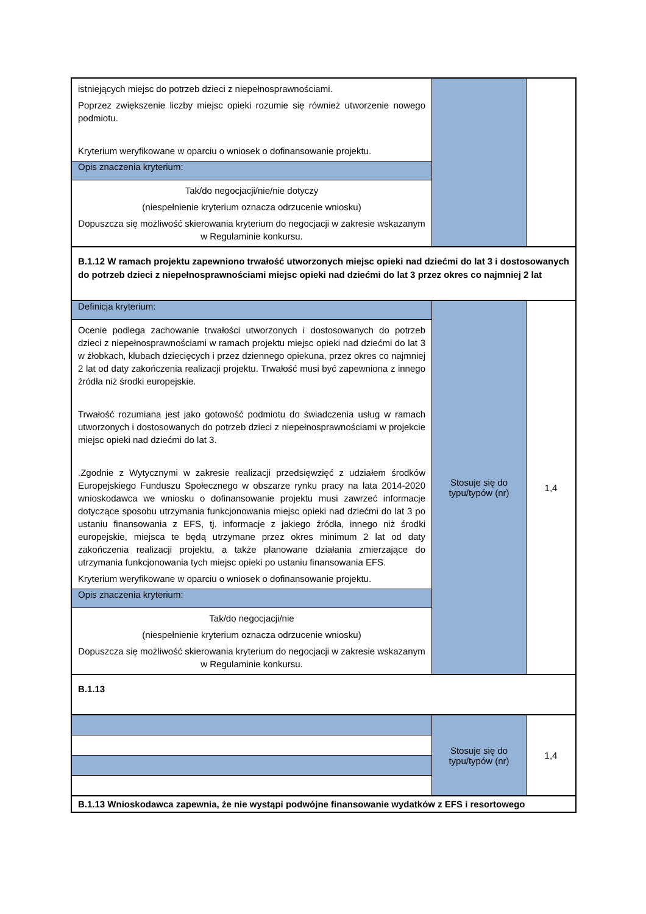| istniejących miejsc do potrzeb dzieci z niepełnosprawnościami. Poprzez zwiększenie liczby miejsc opieki rozumie się również utworzenie nowego podmiotu. Kryterium weryfikowane w oparciu o wniosek o dofinansowanie projektu. | | |
| Opis znaczenia kryterium: | | |
| Tak/do negocjacji/nie/nie dotyczy (niespełnienie kryterium oznacza odrzucenie wniosku) Dopuszcza się możliwość skierowania kryterium do negocjacji w zakresie wskazanym w Regulaminie konkursu. | | |
| B.1.12 W ramach projektu zapewniono trwałość utworzonych miejsc opieki nad dziećmi do lat 3 i dostosowanych do potrzeb dzieci z niepełnosprawnościami miejsc opieki nad dziećmi do lat 3 przez okres co najmniej 2 lat | | |
| Definicja kryterium: | Stosuje się do typu/typów (nr) | 1,4 |
| Ocenie podlega zachowanie trwałości utworzonych i dostosowanych do potrzeb dzieci z niepełnosprawnościami w ramach projektu miejsc opieki nad dziećmi do lat 3 w żłobkach, klubach dziecięcych i przez dziennego opiekuna, przez okres co najmniej 2 lat od daty zakończenia realizacji projektu. Trwałość musi być zapewniona z innego źródła niż środki europejskie. Trwałość rozumiana jest jako gotowość podmiotu do świadczenia usług w ramach utworzonych i dostosowanych do potrzeb dzieci z niepełnosprawnościami w projekcie miejsc opieki nad dziećmi do lat 3. . Zgodnie z Wytycznymi w zakresie realizacji przedsięwzięć z udziałem środków Europejskiego Funduszu Społecznego w obszarze rynku pracy na lata 2014-2020 wnioskodawca we wniosku o dofinansowanie projektu musi zawrzeć informacje dotyczące sposobu utrzymania funkcjonowania miejsc opieki nad dziećmi do lat 3 po ustaniu finansowania z EFS, tj. informacje z jakiego źródła, innego niż środki europejskie, miejsca te będą utrzymane przez okres minimum 2 lat od daty zakończenia realizacji projektu, a także planowane działania zmierzające do utrzymania funkcjonowania tych miejsc opieki po ustaniu finansowania EFS. Kryterium weryfikowane w oparciu o wniosek o dofinansowanie projektu. | | |
| Opis znaczenia kryterium: | | |
| Tak/do negocjacji/nie (niespełnienie kryterium oznacza odrzucenie wniosku) Dopuszcza się możliwość skierowania kryterium do negocjacji w zakresie wskazanym w Regulaminie konkursu. | | |
| B.1.13 | | |
| | Stosuje się do typu/typów (nr) | 1,4 |
| B.1.13 Wnioskodawca zapewnia, że nie wystąpi podwójne finansowanie wydatków z EFS i resortowego | | |